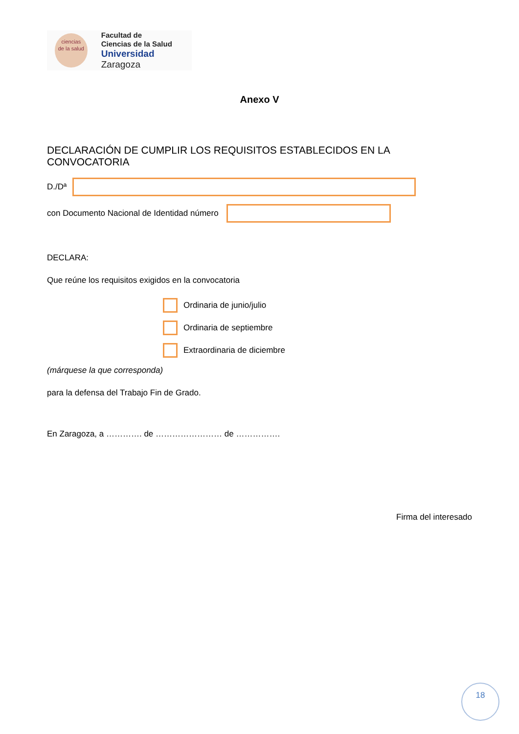ciencias
de la salud
Facultad de
Ciencias de la Salud
Universidad Zaragoza
Anexo V
DECLARACIÓN DE CUMPLIR LOS REQUISITOS ESTABLECIDOS EN LA CONVOCATORIA
D./Dª
con Documento Nacional de Identidad número
DECLARA:
Que reúne los requisitos exigidos en la convocatoria
Ordinaria de junio/julio
Ordinaria de septiembre
Extraordinaria de diciembre
(márquese la que corresponda)
para la defensa del Trabajo Fin de Grado.
En Zaragoza, a …………. de …………………… de …………….
Firma del interesado
18